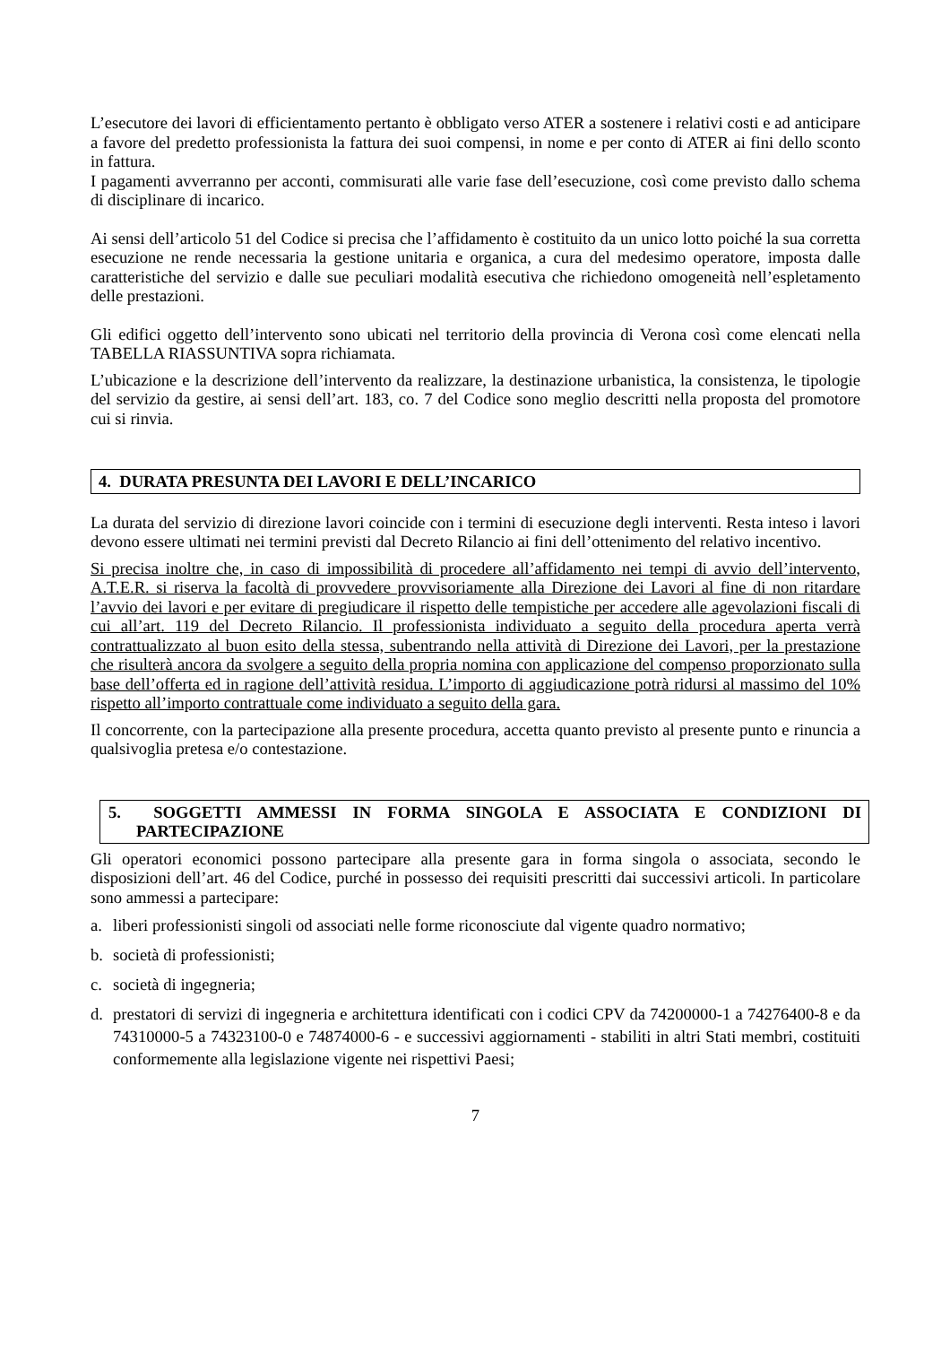L’esecutore dei lavori di efficientamento pertanto è obbligato verso ATER a sostenere i relativi costi e ad anticipare a favore del predetto professionista la fattura dei suoi compensi, in nome e per conto di ATER ai fini dello sconto in fattura.
I pagamenti avverranno per acconti, commisurati alle varie fase dell’esecuzione, così come previsto dallo schema di disciplinare di incarico.
Ai sensi dell’articolo 51 del Codice si precisa che l’affidamento è costituito da un unico lotto poiché la sua corretta esecuzione ne rende necessaria la gestione unitaria e organica, a cura del medesimo operatore, imposta dalle caratteristiche del servizio e dalle sue peculiari modalità esecutiva che richiedono omogeneità nell’espletamento delle prestazioni.
Gli edifici oggetto dell’intervento sono ubicati nel territorio della provincia di Verona così come elencati nella TABELLA RIASSUNTIVA sopra richiamata.
L’ubicazione e la descrizione dell’intervento da realizzare, la destinazione urbanistica, la consistenza, le tipologie del servizio da gestire, ai sensi dell’art. 183, co. 7 del Codice sono meglio descritti nella proposta del promotore cui si rinvia.
4. DURATA PRESUNTA DEI LAVORI E DELL’INCARICO
La durata del servizio di direzione lavori coincide con i termini di esecuzione degli interventi. Resta inteso i lavori devono essere ultimati nei termini previsti dal Decreto Rilancio ai fini dell’ottenimento del relativo incentivo.
Si precisa inoltre che, in caso di impossibilità di procedere all’affidamento nei tempi di avvio dell’intervento, A.T.E.R. si riserva la facoltà di provvedere provvisoriamente alla Direzione dei Lavori al fine di non ritardare l’avvio dei lavori e per evitare di pregiudicare il rispetto delle tempistiche per accedere alle agevolazioni fiscali di cui all’art. 119 del Decreto Rilancio. Il professionista individuato a seguito della procedura aperta verrà contrattualizzato al buon esito della stessa, subentrando nella attività di Direzione dei Lavori, per la prestazione che risulterà ancora da svolgere a seguito della propria nomina con applicazione del compenso proporzionato sulla base dell’offerta ed in ragione dell’attività residua. L’importo di aggiudicazione potrà ridursi al massimo del 10% rispetto all’importo contrattuale come individuato a seguito della gara.
Il concorrente, con la partecipazione alla presente procedura, accetta quanto previsto al presente punto e rinuncia a qualsivoglia pretesa e/o contestazione.
5. SOGGETTI AMMESSI IN FORMA SINGOLA E ASSOCIATA E CONDIZIONI DI PARTECIPAZIONE
Gli operatori economici possono partecipare alla presente gara in forma singola o associata, secondo le disposizioni dell’art. 46 del Codice, purché in possesso dei requisiti prescritti dai successivi articoli. In particolare sono ammessi a partecipare:
a. liberi professionisti singoli od associati nelle forme riconosciute dal vigente quadro normativo;
b. società di professionisti;
c. società di ingegneria;
d. prestatori di servizi di ingegneria e architettura identificati con i codici CPV da 74200000-1 a 74276400-8 e da 74310000-5 a 74323100-0 e 74874000-6 - e successivi aggiornamenti - stabiliti in altri Stati membri, costituiti conformemente alla legislazione vigente nei rispettivi Paesi;
7